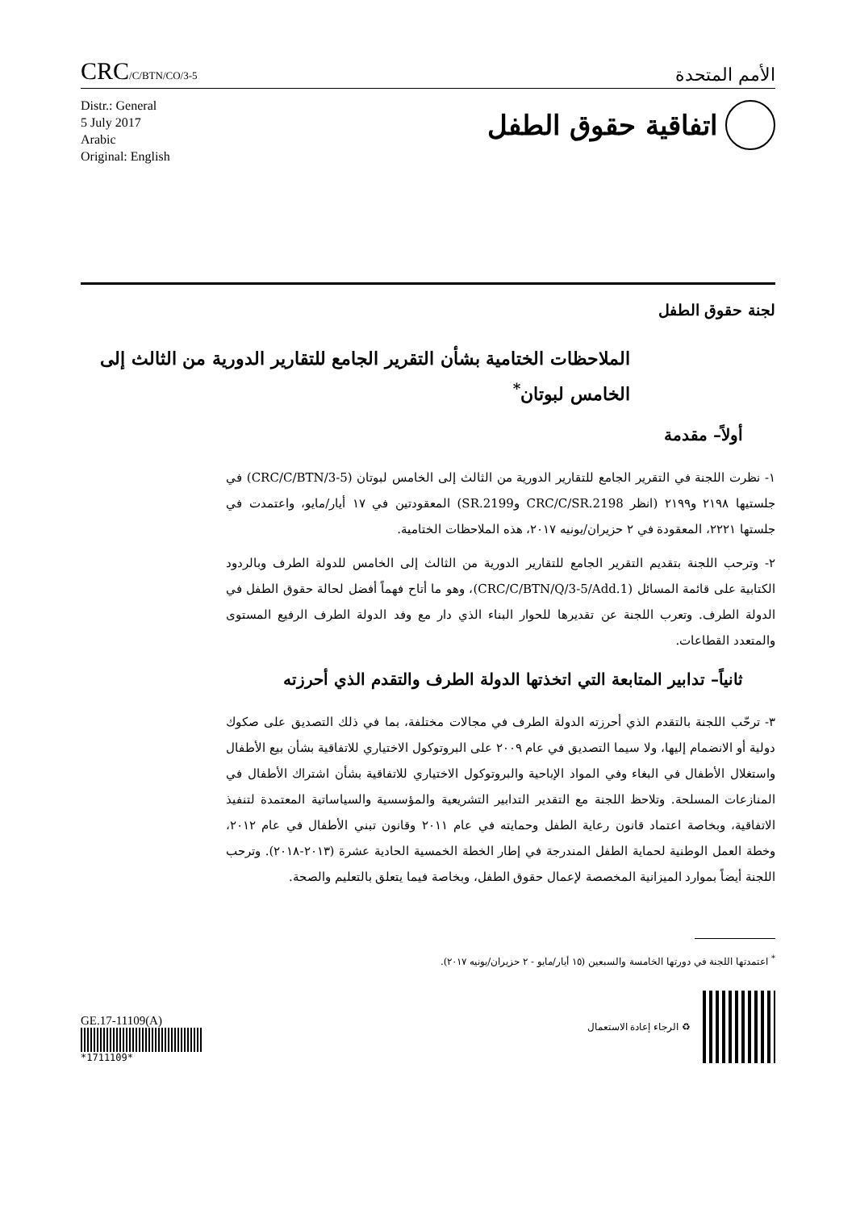CRC/C/BTN/CO/3-5
الأمم المتحدة
Distr.: General
5 July 2017
Arabic
Original: English
اتفاقية حقوق الطفل
لجنة حقوق الطفل
الملاحظات الختامية بشأن التقرير الجامع للتقارير الدورية من الثالث إلى الخامس لبوتان<sup>*</sup>
أولاً– مقدمة
١- نظرت اللجنة في التقرير الجامع للتقارير الدورية من الثالث إلى الخامس لبوتان (CRC/C/BTN/3-5) في جلستيها ٢١٩٨ و٢١٩٩ (انظر CRC/C/SR.2198 وSR.2199) المعقودتين في ١٧ أيار/مايو، واعتمدت في جلستها ٢٢٢١، المعقودة في ٢ حزيران/يونيه ٢٠١٧، هذه الملاحظات الختامية.
٢- وترحب اللجنة بتقديم التقرير الجامع للتقارير الدورية من الثالث إلى الخامس للدولة الطرف وبالردود الكتابية على قائمة المسائل (CRC/C/BTN/Q/3-5/Add.1)، وهو ما أتاح فهماً أفضل لحالة حقوق الطفل في الدولة الطرف. وتعرب اللجنة عن تقديرها للحوار البناء الذي دار مع وفد الدولة الطرف الرفيع المستوى والمتعدد القطاعات.
ثانياً– تدابير المتابعة التي اتخذتها الدولة الطرف والتقدم الذي أحرزته
٣- ترحّب اللجنة بالتقدم الذي أحرزته الدولة الطرف في مجالات مختلفة، بما في ذلك التصديق على صكوك دولية أو الانضمام إليها، ولا سيما التصديق في عام ٢٠٠٩ على البروتوكول الاختياري للاتفاقية بشأن بيع الأطفال واستغلال الأطفال في البغاء وفي المواد الإباحية والبروتوكول الاختياري للاتفاقية بشأن اشتراك الأطفال في المنازعات المسلحة. وتلاحظ اللجنة مع التقدير التدابير التشريعية والمؤسسية والسياساتية المعتمدة لتنفيذ الاتفاقية، وبخاصة اعتماد قانون رعاية الطفل وحمايته في عام ٢٠١١ وقانون تبني الأطفال في عام ٢٠١٢، وخطة العمل الوطنية لحماية الطفل المندرجة في إطار الخطة الخمسية الحادية عشرة (٢٠١٣-٢٠١٨). وترحب اللجنة أيضاً بموارد الميزانية المخصصة لإعمال حقوق الطفل، وبخاصة فيما يتعلق بالتعليم والصحة.
<sup>*</sup> اعتمدتها اللجنة في دورتها الخامسة والسبعين (١٥ أيار/مايو - ٢ حزيران/يونيه ٢٠١٧).
GE.17-11109(A)
*1711109*
الرجاء إعادة الاستعمال ♻